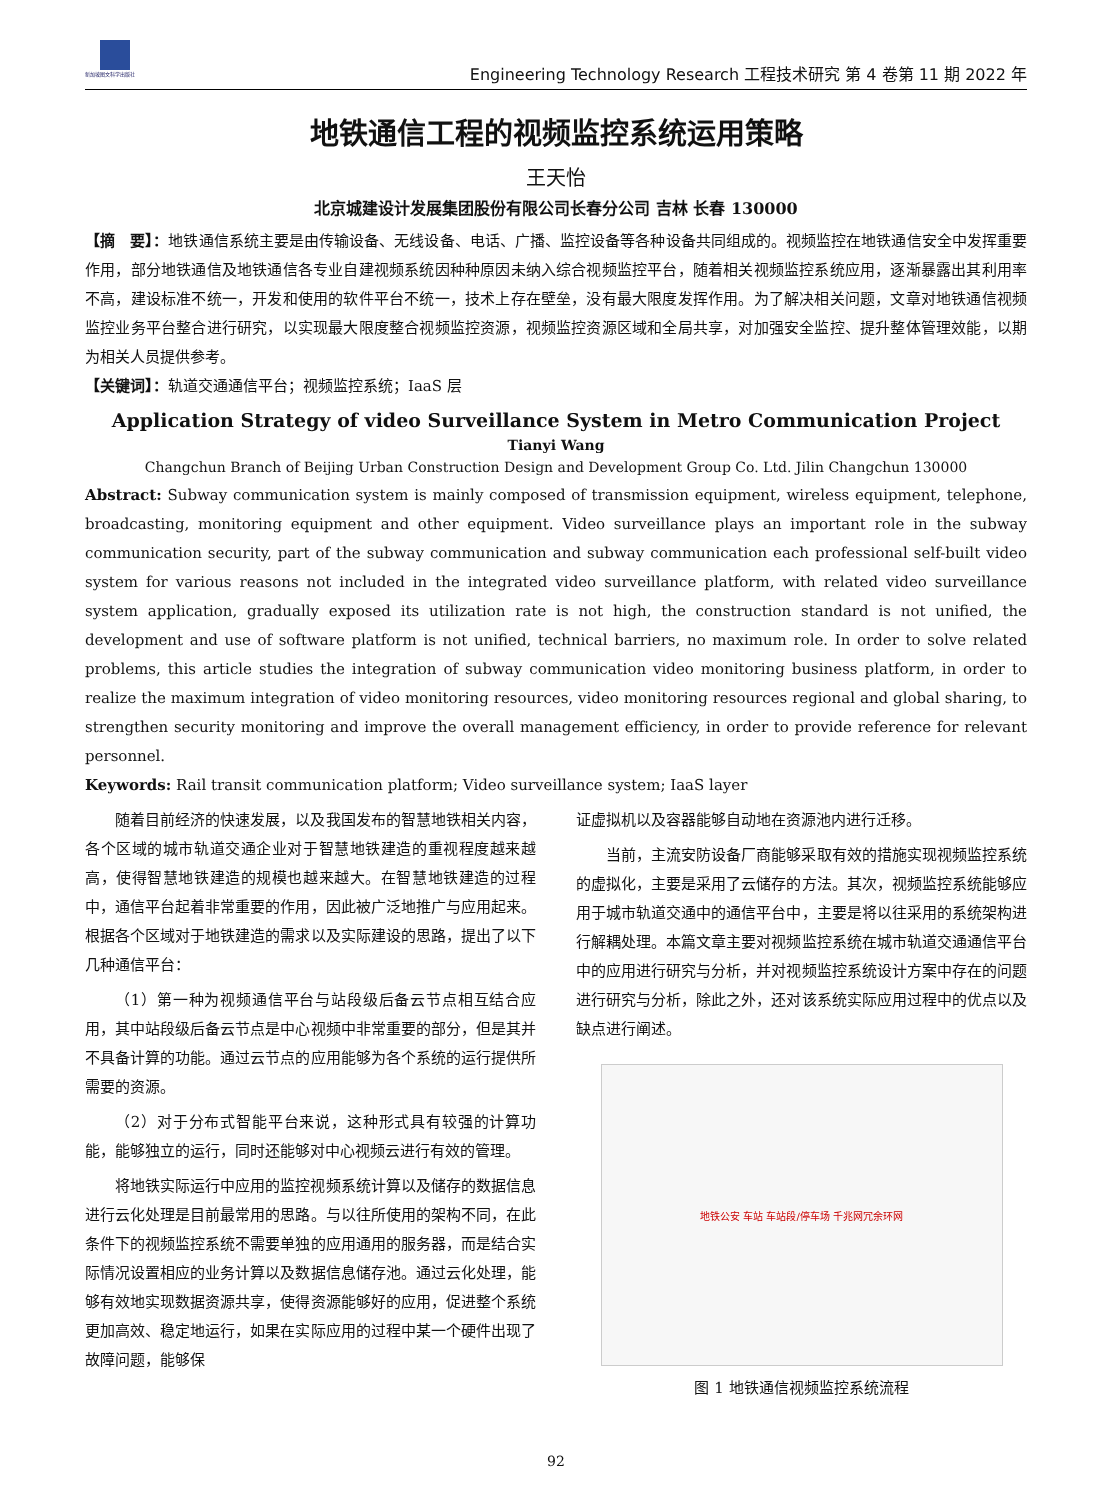新加坡图文科学出版社
Engineering Technology Research 工程技术研究 第 4 卷第 11 期 2022 年
地铁通信工程的视频监控系统运用策略
王天怡
北京城建设计发展集团股份有限公司长春分公司 吉林 长春 130000
【摘　要】：地铁通信系统主要是由传输设备、无线设备、电话、广播、监控设备等各种设备共同组成的。视频监控在地铁通信安全中发挥重要作用，部分地铁通信及地铁通信各专业自建视频系统因种种原因未纳入综合视频监控平台，随着相关视频监控系统应用，逐渐暴露出其利用率不高，建设标准不统一，开发和使用的软件平台不统一，技术上存在壁垒，没有最大限度发挥作用。为了解决相关问题，文章对地铁通信视频监控业务平台整合进行研究，以实现最大限度整合视频监控资源，视频监控资源区域和全局共享，对加强安全监控、提升整体管理效能，以期为相关人员提供参考。
【关键词】：轨道交通通信平台；视频监控系统；IaaS 层
Application Strategy of video Surveillance System in Metro Communication Project
Tianyi Wang
Changchun Branch of Beijing Urban Construction Design and Development Group Co. Ltd. Jilin Changchun 130000
Abstract: Subway communication system is mainly composed of transmission equipment, wireless equipment, telephone, broadcasting, monitoring equipment and other equipment. Video surveillance plays an important role in the subway communication security, part of the subway communication and subway communication each professional self-built video system for various reasons not included in the integrated video surveillance platform, with related video surveillance system application, gradually exposed its utilization rate is not high, the construction standard is not unified, the development and use of software platform is not unified, technical barriers, no maximum role. In order to solve related problems, this article studies the integration of subway communication video monitoring business platform, in order to realize the maximum integration of video monitoring resources, video monitoring resources regional and global sharing, to strengthen security monitoring and improve the overall management efficiency, in order to provide reference for relevant personnel.
Keywords: Rail transit communication platform; Video surveillance system; IaaS layer
随着目前经济的快速发展，以及我国发布的智慧地铁相关内容，各个区域的城市轨道交通企业对于智慧地铁建造的重视程度越来越高，使得智慧地铁建造的规模也越来越大。在智慧地铁建造的过程中，通信平台起着非常重要的作用，因此被广泛地推广与应用起来。根据各个区域对于地铁建造的需求以及实际建设的思路，提出了以下几种通信平台：
（1）第一种为视频通信平台与站段级后备云节点相互结合应用，其中站段级后备云节点是中心视频中非常重要的部分，但是其并不具备计算的功能。通过云节点的应用能够为各个系统的运行提供所需要的资源。
（2）对于分布式智能平台来说，这种形式具有较强的计算功能，能够独立的运行，同时还能够对中心视频云进行有效的管理。
将地铁实际运行中应用的监控视频系统计算以及储存的数据信息进行云化处理是目前最常用的思路。与以往所使用的架构不同，在此条件下的视频监控系统不需要单独的应用通用的服务器，而是结合实际情况设置相应的业务计算以及数据信息储存池。通过云化处理，能够有效地实现数据资源共享，使得资源能够好的应用，促进整个系统更加高效、稳定地运行，如果在实际应用的过程中某一个硬件出现了故障问题，能够保
证虚拟机以及容器能够自动地在资源池内进行迁移。
当前，主流安防设备厂商能够采取有效的措施实现视频监控系统的虚拟化，主要是采用了云储存的方法。其次，视频监控系统能够应用于城市轨道交通中的通信平台中，主要是将以往采用的系统架构进行解耦处理。本篇文章主要对视频监控系统在城市轨道交通通信平台中的应用进行研究与分析，并对视频监控系统设计方案中存在的问题进行研究与分析，除此之外，还对该系统实际应用过程中的优点以及缺点进行阐述。
地铁公安 车站 车站段/停车场 千兆网冗余环网
图 1 地铁通信视频监控系统流程
92